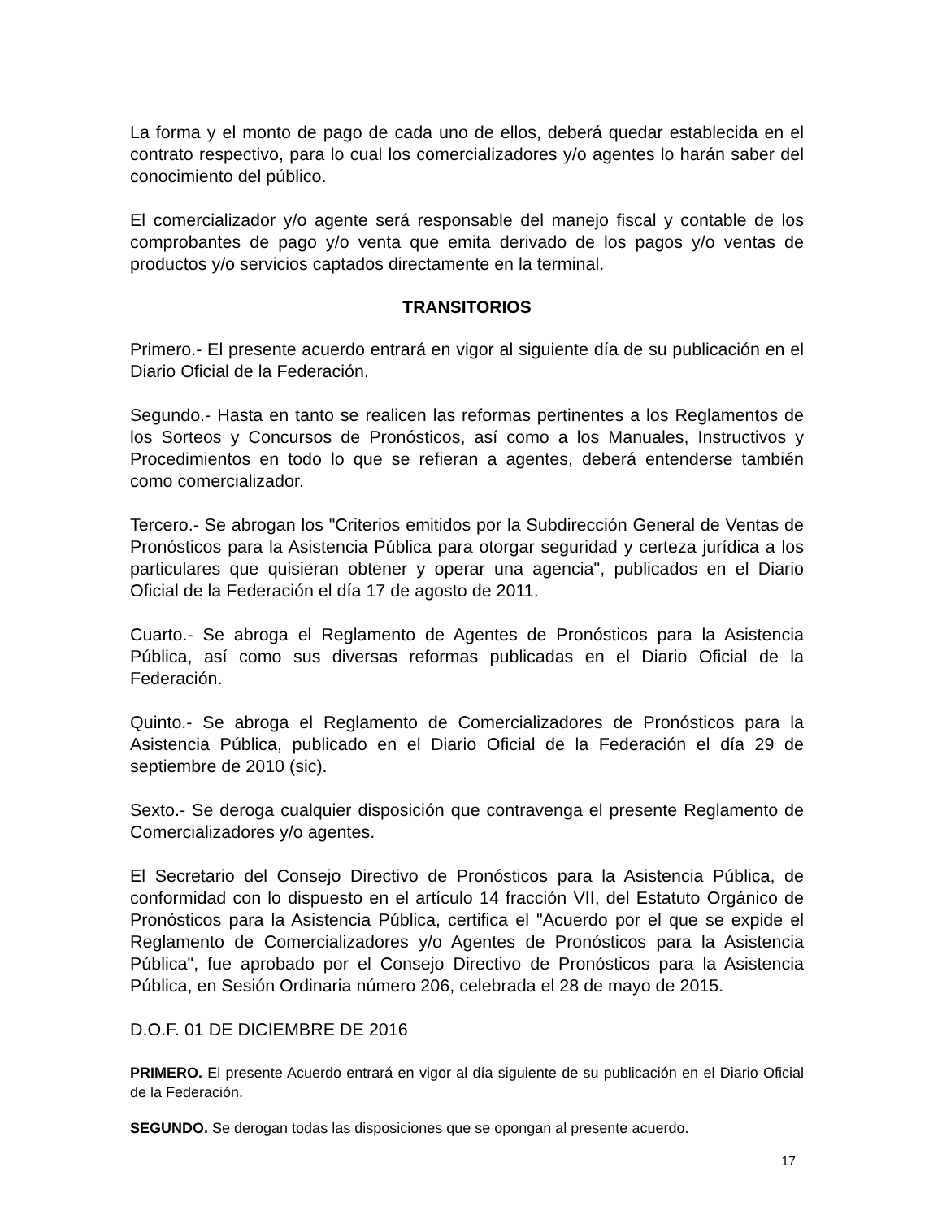La forma y el monto de pago de cada uno de ellos, deberá quedar establecida en el contrato respectivo, para lo cual los comercializadores y/o agentes lo harán saber del conocimiento del público.
El comercializador y/o agente será responsable del manejo fiscal y contable de los comprobantes de pago y/o venta que emita derivado de los pagos y/o ventas de productos y/o servicios captados directamente en la terminal.
TRANSITORIOS
Primero.- El presente acuerdo entrará en vigor al siguiente día de su publicación en el Diario Oficial de la Federación.
Segundo.- Hasta en tanto se realicen las reformas pertinentes a los Reglamentos de los Sorteos y Concursos de Pronósticos, así como a los Manuales, Instructivos y Procedimientos en todo lo que se refieran a agentes, deberá entenderse también como comercializador.
Tercero.- Se abrogan los "Criterios emitidos por la Subdirección General de Ventas de Pronósticos para la Asistencia Pública para otorgar seguridad y certeza jurídica a los particulares que quisieran obtener y operar una agencia", publicados en el Diario Oficial de la Federación el día 17 de agosto de 2011.
Cuarto.- Se abroga el Reglamento de Agentes de Pronósticos para la Asistencia Pública, así como sus diversas reformas publicadas en el Diario Oficial de la Federación.
Quinto.- Se abroga el Reglamento de Comercializadores de Pronósticos para la Asistencia Pública, publicado en el Diario Oficial de la Federación el día 29 de septiembre de 2010 (sic).
Sexto.- Se deroga cualquier disposición que contravenga el presente Reglamento de Comercializadores y/o agentes.
El Secretario del Consejo Directivo de Pronósticos para la Asistencia Pública, de conformidad con lo dispuesto en el artículo 14 fracción VII, del Estatuto Orgánico de Pronósticos para la Asistencia Pública, certifica el "Acuerdo por el que se expide el Reglamento de Comercializadores y/o Agentes de Pronósticos para la Asistencia Pública", fue aprobado por el Consejo Directivo de Pronósticos para la Asistencia Pública, en Sesión Ordinaria número 206, celebrada el 28 de mayo de 2015.
D.O.F. 01 DE DICIEMBRE DE 2016
PRIMERO. El presente Acuerdo entrará en vigor al día siguiente de su publicación en el Diario Oficial de la Federación.
SEGUNDO. Se derogan todas las disposiciones que se opongan al presente acuerdo.
17